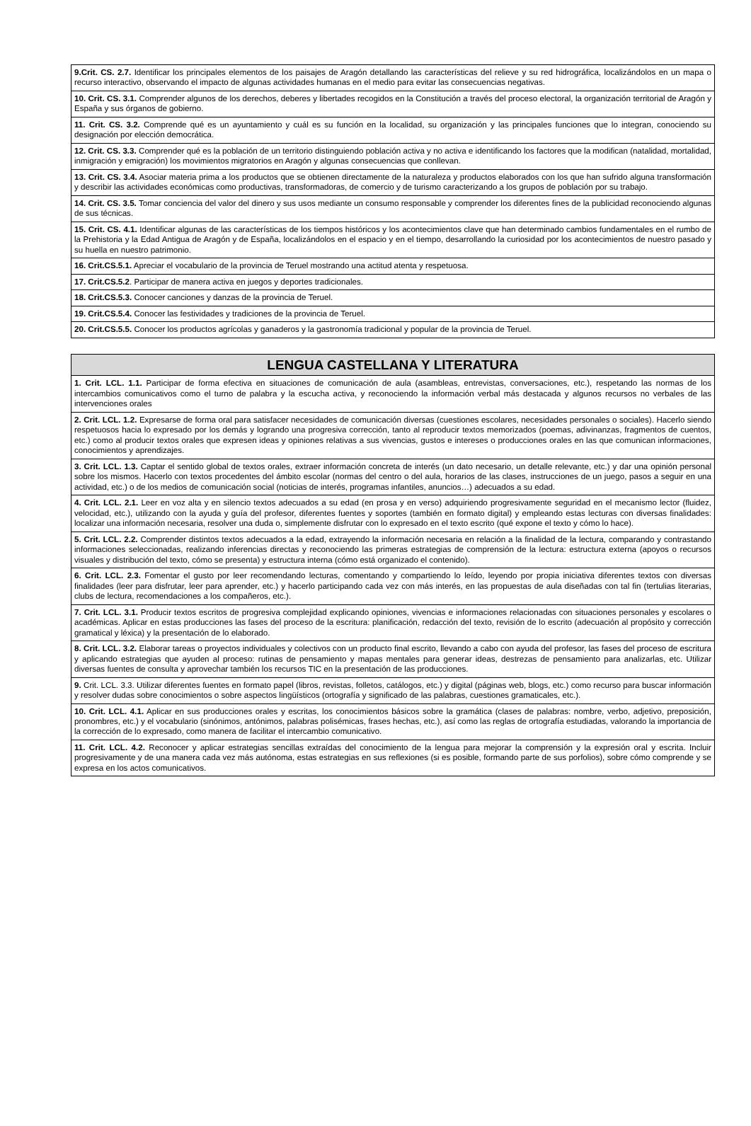| 9.Crit. CS. 2.7. Identificar los principales elementos de los paisajes de Aragón detallando las características del relieve y su red hidrográfica, localizándolos en un mapa o recurso interactivo, observando el impacto de algunas actividades humanas en el medio para evitar las consecuencias negativas. |
| 10. Crit. CS. 3.1. Comprender algunos de los derechos, deberes y libertades recogidos en la Constitución a través del proceso electoral, la organización territorial de Aragón y España y sus órganos de gobierno. |
| 11. Crit. CS. 3.2. Comprende qué es un ayuntamiento y cuál es su función en la localidad, su organización y las principales funciones que lo integran, conociendo su designación por elección democrática. |
| 12. Crit. CS. 3.3. Comprender qué es la población de un territorio distinguiendo población activa y no activa e identificando los factores que la modifican (natalidad, mortalidad, inmigración y emigración) los movimientos migratorios en Aragón y algunas consecuencias que conllevan. |
| 13. Crit. CS. 3.4. Asociar materia prima a los productos que se obtienen directamente de la naturaleza y productos elaborados con los que han sufrido alguna transformación y describir las actividades económicas como productivas, transformadoras, de comercio y de turismo caracterizando a los grupos de población por su trabajo. |
| 14. Crit. CS. 3.5. Tomar conciencia del valor del dinero y sus usos mediante un consumo responsable y comprender los diferentes fines de la publicidad reconociendo algunas de sus técnicas. |
| 15. Crit. CS. 4.1. Identificar algunas de las características de los tiempos históricos y los acontecimientos clave que han determinado cambios fundamentales en el rumbo de la Prehistoria y la Edad Antigua de Aragón y de España, localizándolos en el espacio y en el tiempo, desarrollando la curiosidad por los acontecimientos de nuestro pasado y su huella en nuestro patrimonio. |
| 16. Crit.CS.5.1. Apreciar el vocabulario de la provincia de Teruel mostrando una actitud atenta y respetuosa. |
| 17. Crit.CS.5.2 . Participar de manera activa en juegos y deportes tradicionales. |
| 18. Crit.CS.5.3. Conocer canciones y danzas de la provincia de Teruel. |
| 19. Crit.CS.5.4. Conocer las festividades y tradiciones de la provincia de Teruel. |
| 20. Crit.CS.5.5. Conocer los productos agrícolas y ganaderos y la gastronomía tradicional y popular de la provincia de Teruel. |
| LENGUA CASTELLANA Y LITERATURA |
| --- |
| 1. Crit. LCL. 1.1. Participar de forma efectiva en situaciones de comunicación de aula (asambleas, entrevistas, conversaciones, etc.), respetando las normas de los intercambios comunicativos como el turno de palabra y la escucha activa, y reconociendo la información verbal más destacada y algunos recursos no verbales de las intervenciones orales |
| 2. Crit. LCL. 1.2. Expresarse de forma oral para satisfacer necesidades de comunicación diversas (cuestiones escolares, necesidades personales o sociales). Hacerlo siendo respetuosos hacia lo expresado por los demás y logrando una progresiva corrección, tanto al reproducir textos memorizados (poemas, adivinanzas, fragmentos de cuentos, etc.) como al producir textos orales que expresen ideas y opiniones relativas a sus vivencias, gustos e intereses o producciones orales en las que comunican informaciones, conocimientos y aprendizajes. |
| 3. Crit. LCL. 1.3. Captar el sentido global de textos orales, extraer información concreta de interés (un dato necesario, un detalle relevante, etc.) y dar una opinión personal sobre los mismos. Hacerlo con textos procedentes del ámbito escolar (normas del centro o del aula, horarios de las clases, instrucciones de un juego, pasos a seguir en una actividad, etc.) o de los medios de comunicación social (noticias de interés, programas infantiles, anuncios…) adecuados a su edad. |
| 4. Crit. LCL. 2.1. Leer en voz alta y en silencio textos adecuados a su edad (en prosa y en verso) adquiriendo progresivamente seguridad en el mecanismo lector (fluidez, velocidad, etc.), utilizando con la ayuda y guía del profesor, diferentes fuentes y soportes (también en formato digital) y empleando estas lecturas con diversas finalidades: localizar una información necesaria, resolver una duda o, simplemente disfrutar con lo expresado en el texto escrito (qué expone el texto y cómo lo hace). |
| 5. Crit. LCL. 2.2. Comprender distintos textos adecuados a la edad, extrayendo la información necesaria en relación a la finalidad de la lectura, comparando y contrastando informaciones seleccionadas, realizando inferencias directas y reconociendo las primeras estrategias de comprensión de la lectura: estructura externa (apoyos o recursos visuales y distribución del texto, cómo se presenta) y estructura interna (cómo está organizado el contenido). |
| 6. Crit. LCL. 2.3. Fomentar el gusto por leer recomendando lecturas, comentando y compartiendo lo leído, leyendo por propia iniciativa diferentes textos con diversas finalidades (leer para disfrutar, leer para aprender, etc.) y hacerlo participando cada vez con más interés, en las propuestas de aula diseñadas con tal fin (tertulias literarias, clubs de lectura, recomendaciones a los compañeros, etc.). |
| 7. Crit. LCL. 3.1. Producir textos escritos de progresiva complejidad explicando opiniones, vivencias e informaciones relacionadas con situaciones personales y escolares o académicas. Aplicar en estas producciones las fases del proceso de la escritura: planificación, redacción del texto, revisión de lo escrito (adecuación al propósito y corrección gramatical y léxica) y la presentación de lo elaborado. |
| 8. Crit. LCL. 3.2. Elaborar tareas o proyectos individuales y colectivos con un producto final escrito, llevando a cabo con ayuda del profesor, las fases del proceso de escritura y aplicando estrategias que ayuden al proceso: rutinas de pensamiento y mapas mentales para generar ideas, destrezas de pensamiento para analizarlas, etc. Utilizar diversas fuentes de consulta y aprovechar también los recursos TIC en la presentación de las producciones. |
| 9. Crit. LCL. 3.3. Utilizar diferentes fuentes en formato papel (libros, revistas, folletos, catálogos, etc.) y digital (páginas web, blogs, etc.) como recurso para buscar información y resolver dudas sobre conocimientos o sobre aspectos lingüísticos (ortografía y significado de las palabras, cuestiones gramaticales, etc.). |
| 10. Crit. LCL. 4.1. Aplicar en sus producciones orales y escritas, los conocimientos básicos sobre la gramática (clases de palabras: nombre, verbo, adjetivo, preposición, pronombres, etc.) y el vocabulario (sinónimos, antónimos, palabras polisémicas, frases hechas, etc.), así como las reglas de ortografía estudiadas, valorando la importancia de la corrección de lo expresado, como manera de facilitar el intercambio comunicativo. |
| 11. Crit. LCL. 4.2. Reconocer y aplicar estrategias sencillas extraídas del conocimiento de la lengua para mejorar la comprensión y la expresión oral y escrita. Incluir progresivamente y de una manera cada vez más autónoma, estas estrategias en sus reflexiones (si es posible, formando parte de sus porfolios), sobre cómo comprende y se expresa en los actos comunicativos. |